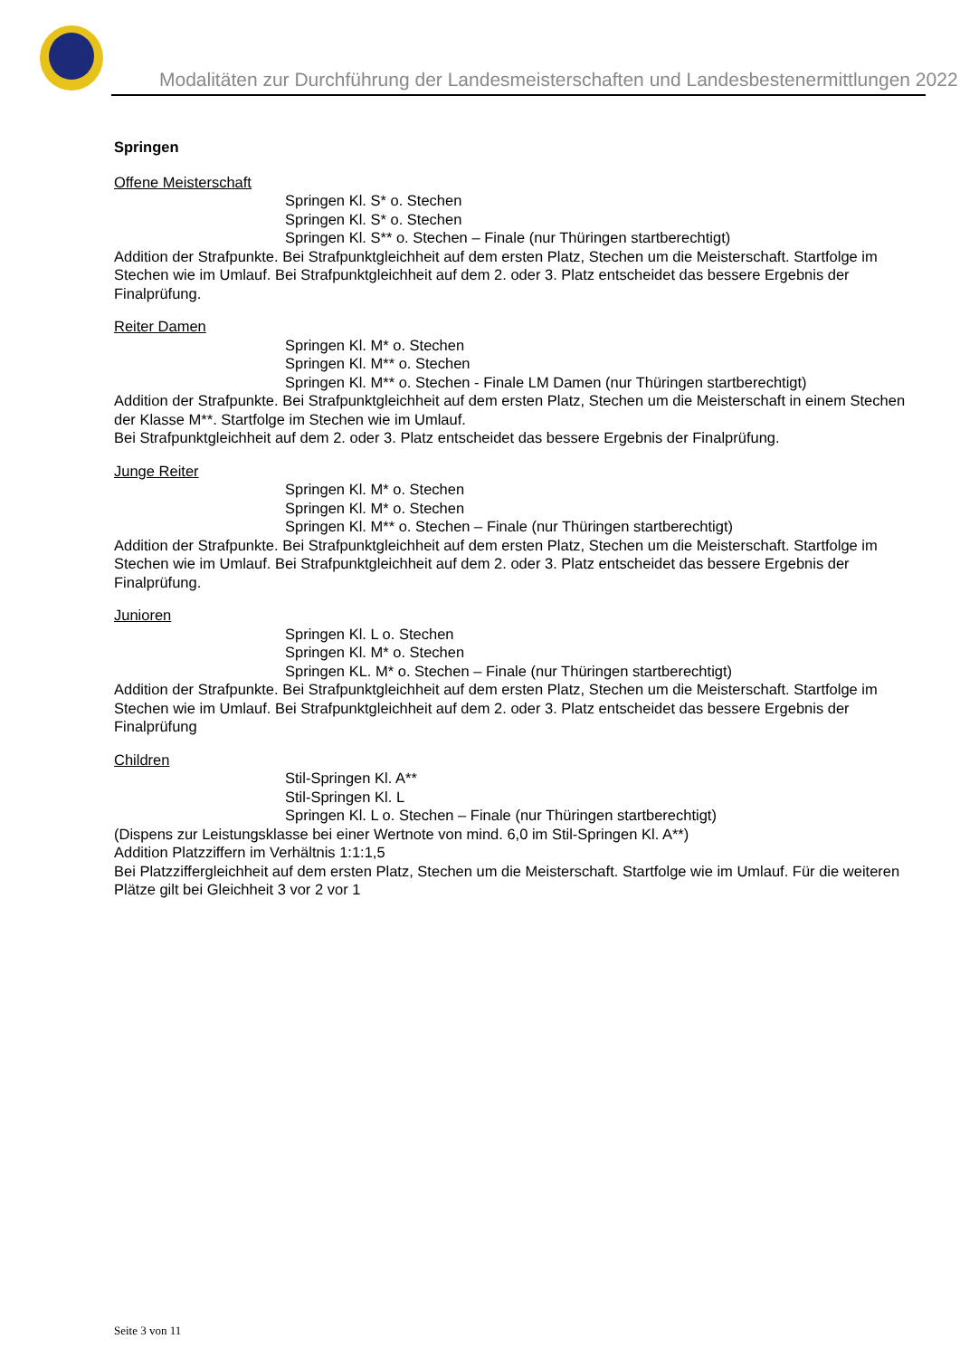Modalitäten zur Durchführung der Landesmeisterschaften und Landesbestenermittlungen 2022
Springen
Offene Meisterschaft
Springen Kl. S* o. Stechen
Springen Kl. S* o. Stechen
Springen Kl. S** o. Stechen – Finale (nur Thüringen startberechtigt)
Addition der Strafpunkte. Bei Strafpunktgleichheit auf dem ersten Platz, Stechen um die Meisterschaft. Startfolge im Stechen wie im Umlauf. Bei Strafpunktgleichheit auf dem 2. oder 3. Platz entscheidet das bessere Ergebnis der Finalprüfung.
Reiter Damen
Springen Kl. M* o. Stechen
Springen Kl. M** o. Stechen
Springen Kl. M** o. Stechen - Finale LM Damen (nur Thüringen startberechtigt)
Addition der Strafpunkte. Bei Strafpunktgleichheit auf dem ersten Platz, Stechen um die Meisterschaft in einem Stechen der Klasse M**. Startfolge im Stechen wie im Umlauf.
Bei Strafpunktgleichheit auf dem 2. oder 3. Platz entscheidet das bessere Ergebnis der Finalprüfung.
Junge Reiter
Springen Kl. M* o. Stechen
Springen Kl. M* o. Stechen
Springen Kl. M** o. Stechen – Finale (nur Thüringen startberechtigt)
Addition der Strafpunkte. Bei Strafpunktgleichheit auf dem ersten Platz, Stechen um die Meisterschaft. Startfolge im Stechen wie im Umlauf. Bei Strafpunktgleichheit auf dem 2. oder 3. Platz entscheidet das bessere Ergebnis der Finalprüfung.
Junioren
Springen Kl. L o. Stechen
Springen Kl. M* o. Stechen
Springen KL. M* o. Stechen – Finale (nur Thüringen startberechtigt)
Addition der Strafpunkte. Bei Strafpunktgleichheit auf dem ersten Platz, Stechen um die Meisterschaft. Startfolge im Stechen wie im Umlauf. Bei Strafpunktgleichheit auf dem 2. oder 3. Platz entscheidet das bessere Ergebnis der Finalprüfung
Children
Stil-Springen Kl. A**
Stil-Springen Kl. L
Springen Kl. L o. Stechen – Finale (nur Thüringen startberechtigt)
(Dispens zur Leistungsklasse bei einer Wertnote von mind. 6,0 im Stil-Springen Kl. A**)
Addition Platzziffern im Verhältnis 1:1:1,5
Bei Platzziffergleichheit auf dem ersten Platz, Stechen um die Meisterschaft. Startfolge wie im Umlauf. Für die weiteren Plätze gilt bei Gleichheit 3 vor 2 vor 1
Seite 3 von 11